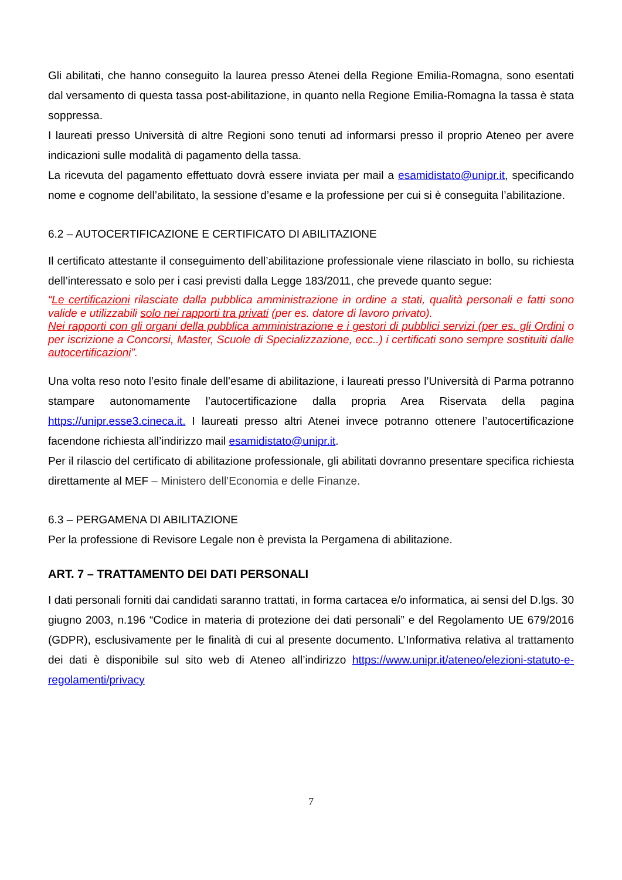Gli abilitati, che hanno conseguito la laurea presso Atenei della Regione Emilia-Romagna, sono esentati dal versamento di questa tassa post-abilitazione, in quanto nella Regione Emilia-Romagna la tassa è stata soppressa.
I laureati presso Università di altre Regioni sono tenuti ad informarsi presso il proprio Ateneo per avere indicazioni sulle modalità di pagamento della tassa.
La ricevuta del pagamento effettuato dovrà essere inviata per mail a esamidistato@unipr.it, specificando nome e cognome dell’abilitato, la sessione d’esame e la professione per cui si è conseguita l’abilitazione.
6.2 – AUTOCERTIFICAZIONE E CERTIFICATO DI ABILITAZIONE
Il certificato attestante il conseguimento dell’abilitazione professionale viene rilasciato in bollo, su richiesta dell’interessato e solo per i casi previsti dalla Legge 183/2011, che prevede quanto segue:
“Le certificazioni rilasciate dalla pubblica amministrazione in ordine a stati, qualità personali e fatti sono valide e utilizzabili solo nei rapporti tra privati (per es. datore di lavoro privato).
Nei rapporti con gli organi della pubblica amministrazione e i gestori di pubblici servizi (per es. gli Ordini o per iscrizione a Concorsi, Master, Scuole di Specializzazione, ecc..) i certificati sono sempre sostituiti dalle autocertificazioni”.
Una volta reso noto l’esito finale dell’esame di abilitazione, i laureati presso l’Università di Parma potranno stampare autonomamente l’autocertificazione dalla propria Area Riservata della pagina https://unipr.esse3.cineca.it. I laureati presso altri Atenei invece potranno ottenere l’autocertificazione facendone richiesta all’indirizzo mail esamidistato@unipr.it.
Per il rilascio del certificato di abilitazione professionale, gli abilitati dovranno presentare specifica richiesta direttamente al MEF – Ministero dell’Economia e delle Finanze.
6.3 – PERGAMENA DI ABILITAZIONE
Per la professione di Revisore Legale non è prevista la Pergamena di abilitazione.
ART. 7 – TRATTAMENTO DEI DATI PERSONALI
I dati personali forniti dai candidati saranno trattati, in forma cartacea e/o informatica, ai sensi del D.lgs. 30 giugno 2003, n.196 “Codice in materia di protezione dei dati personali” e del Regolamento UE 679/2016 (GDPR), esclusivamente per le finalità di cui al presente documento. L’Informativa relativa al trattamento dei dati è disponibile sul sito web di Ateneo all’indirizzo https://www.unipr.it/ateneo/elezioni-statuto-e-regolamenti/privacy
7